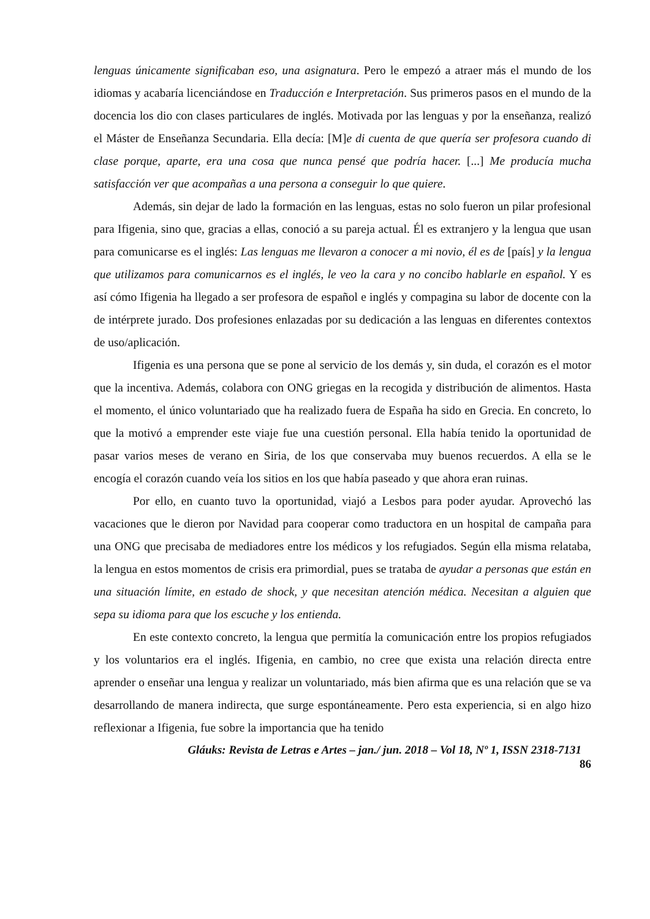lenguas únicamente significaban eso, una asignatura. Pero le empezó a atraer más el mundo de los idiomas y acabaría licenciándose en Traducción e Interpretación. Sus primeros pasos en el mundo de la docencia los dio con clases particulares de inglés. Motivada por las lenguas y por la enseñanza, realizó el Máster de Enseñanza Secundaria. Ella decía: [M]e di cuenta de que quería ser profesora cuando di clase porque, aparte, era una cosa que nunca pensé que podría hacer. [...] Me producía mucha satisfacción ver que acompañas a una persona a conseguir lo que quiere.
Además, sin dejar de lado la formación en las lenguas, estas no solo fueron un pilar profesional para Ifigenia, sino que, gracias a ellas, conoció a su pareja actual. Él es extranjero y la lengua que usan para comunicarse es el inglés: Las lenguas me llevaron a conocer a mi novio, él es de [país] y la lengua que utilizamos para comunicarnos es el inglés, le veo la cara y no concibo hablarle en español. Y es así cómo Ifigenia ha llegado a ser profesora de español e inglés y compagina su labor de docente con la de intérprete jurado. Dos profesiones enlazadas por su dedicación a las lenguas en diferentes contextos de uso/aplicación.
Ifigenia es una persona que se pone al servicio de los demás y, sin duda, el corazón es el motor que la incentiva. Además, colabora con ONG griegas en la recogida y distribución de alimentos. Hasta el momento, el único voluntariado que ha realizado fuera de España ha sido en Grecia. En concreto, lo que la motivó a emprender este viaje fue una cuestión personal. Ella había tenido la oportunidad de pasar varios meses de verano en Siria, de los que conservaba muy buenos recuerdos. A ella se le encogía el corazón cuando veía los sitios en los que había paseado y que ahora eran ruinas.
Por ello, en cuanto tuvo la oportunidad, viajó a Lesbos para poder ayudar. Aprovechó las vacaciones que le dieron por Navidad para cooperar como traductora en un hospital de campaña para una ONG que precisaba de mediadores entre los médicos y los refugiados. Según ella misma relataba, la lengua en estos momentos de crisis era primordial, pues se trataba de ayudar a personas que están en una situación límite, en estado de shock, y que necesitan atención médica. Necesitan a alguien que sepa su idioma para que los escuche y los entienda.
En este contexto concreto, la lengua que permitía la comunicación entre los propios refugiados y los voluntarios era el inglés. Ifigenia, en cambio, no cree que exista una relación directa entre aprender o enseñar una lengua y realizar un voluntariado, más bien afirma que es una relación que se va desarrollando de manera indirecta, que surge espontáneamente. Pero esta experiencia, si en algo hizo reflexionar a Ifigenia, fue sobre la importancia que ha tenido
Gláuks: Revista de Letras e Artes – jan./ jun. 2018 – Vol 18, Nº 1, ISSN 2318-7131
86